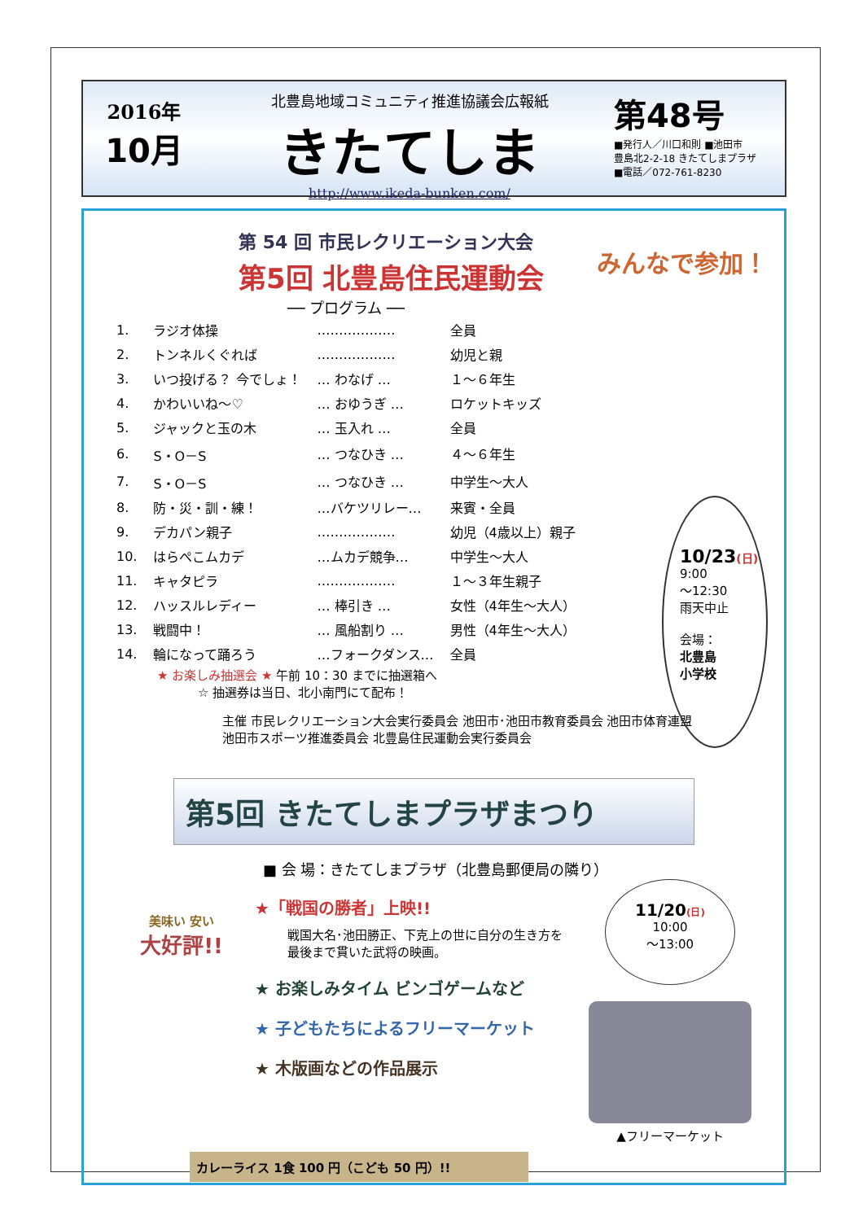2016年
10月
北豊島地域コミュニティ推進協議会広報紙
きたてしま
http://www.ikeda-bunken.com/
第48号
■発行人／川口和則 ■池田市
豊島北2-2-18 きたてしまプラザ
■電話／072-761-8230
第 54 回 市民レクリエーション大会
第5回 北豊島住民運動会
みんなで参加！
── プログラム ──
| 1. | ラジオ体操 | ……………… | 全員 |
| 2. | トンネルくぐれば | ……………… | 幼児と親 |
| 3. | いつ投げる？ 今でしょ！ | … わなげ … | １～６年生 |
| 4. | かわいいね～♡ | … おゆうぎ … | ロケットキッズ |
| 5. | ジャックと玉の木 | … 玉入れ … | 全員 |
| 6. | S・O－S | … つなひき … | ４～６年生 |
| 7. | S・O－S | … つなひき … | 中学生～大人 |
| 8. | 防・災・訓・練！ | …バケツリレー… | 来賓・全員 |
| 9. | デカパン親子 | ……………… | 幼児（4歳以上）親子 |
| 10. | はらぺこムカデ | …ムカデ競争… | 中学生～大人 |
| 11. | キャタピラ | ……………… | １～３年生親子 |
| 12. | ハッスルレディー | … 棒引き … | 女性（4年生～大人） |
| 13. | 戦闘中！ | … 風船割り … | 男性（4年生～大人） |
| 14. | 輪になって踊ろう | …フォークダンス… | 全員 |
10/23(日)
9:00
～12:30
雨天中止
会場：
北豊島
小学校
★ お楽しみ抽選会 ★ 午前 10：30 までに抽選箱へ
☆ 抽選券は当日、北小南門にて配布！
主催 市民レクリエーション大会実行委員会 池田市･池田市教育委員会 池田市体育連盟
池田市スポーツ推進委員会 北豊島住民運動会実行委員会
第5回 きたてしまプラザまつり
■ 会 場：きたてしまプラザ（北豊島郵便局の隣り）
美味い 安い
大好評!!
★「戦国の勝者」上映!!
戦国大名･池田勝正、下克上の世に自分の生き方を
最後まで貫いた武将の映画。
★ お楽しみタイム ビンゴゲームなど
★ 子どもたちによるフリーマーケット
★ 木版画などの作品展示
11/20(日)
10:00
～13:00
▲フリーマーケット
カレーライス 1食 100 円（こども 50 円）!!